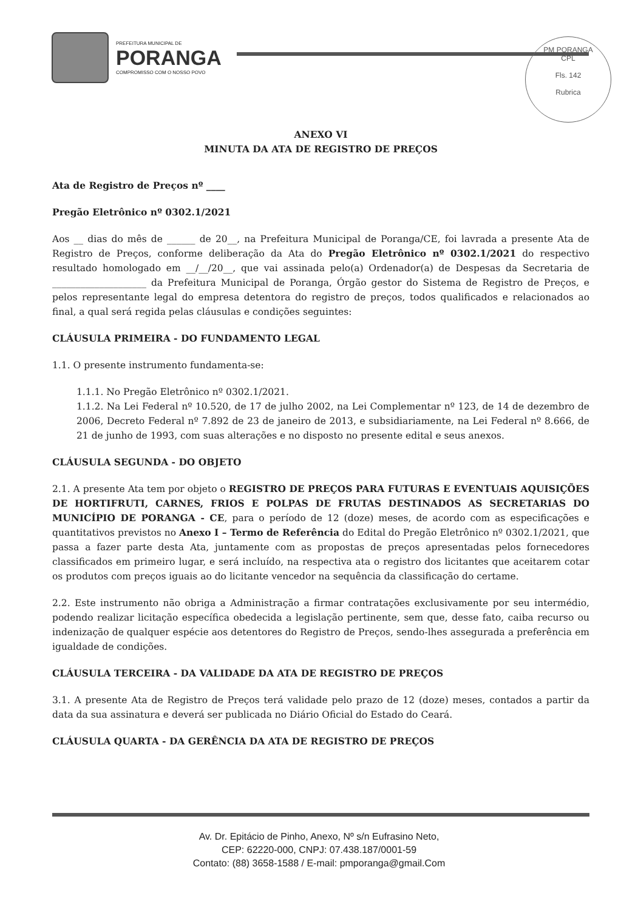PREFEITURA MUNICIPAL DE
PORANGA
COMPROMISSO COM O NOSSO POVO
PM PORANGA
CPL
Fls. 142
Rubrica
ANEXO VI
MINUTA DA ATA DE REGISTRO DE PREÇOS
Ata de Registro de Preços nº ____
Pregão Eletrônico nº 0302.1/2021
Aos __ dias do mês de ______ de 20__, na Prefeitura Municipal de Poranga/CE, foi lavrada a presente Ata de Registro de Preços, conforme deliberação da Ata do Pregão Eletrônico nº 0302.1/2021 do respectivo resultado homologado em __/__/20__, que vai assinada pelo(a) Ordenador(a) de Despesas da Secretaria de ____________________ da Prefeitura Municipal de Poranga, Órgão gestor do Sistema de Registro de Preços, e pelos representante legal do empresa detentora do registro de preços, todos qualificados e relacionados ao final, a qual será regida pelas cláusulas e condições seguintes:
CLÁUSULA PRIMEIRA - DO FUNDAMENTO LEGAL
1.1. O presente instrumento fundamenta-se:
1.1.1. No Pregão Eletrônico nº 0302.1/2021.
1.1.2. Na Lei Federal nº 10.520, de 17 de julho 2002, na Lei Complementar nº 123, de 14 de dezembro de 2006, Decreto Federal nº 7.892 de 23 de janeiro de 2013, e subsidiariamente, na Lei Federal nº 8.666, de 21 de junho de 1993, com suas alterações e no disposto no presente edital e seus anexos.
CLÁUSULA SEGUNDA - DO OBJETO
2.1. A presente Ata tem por objeto o REGISTRO DE PREÇOS PARA FUTURAS E EVENTUAIS AQUISIÇÕES DE HORTIFRUTI, CARNES, FRIOS E POLPAS DE FRUTAS DESTINADOS AS SECRETARIAS DO MUNICÍPIO DE PORANGA - CE, para o período de 12 (doze) meses, de acordo com as especificações e quantitativos previstos no Anexo I – Termo de Referência do Edital do Pregão Eletrônico nº 0302.1/2021, que passa a fazer parte desta Ata, juntamente com as propostas de preços apresentadas pelos fornecedores classificados em primeiro lugar, e será incluído, na respectiva ata o registro dos licitantes que aceitarem cotar os produtos com preços iguais ao do licitante vencedor na sequência da classificação do certame.
2.2. Este instrumento não obriga a Administração a firmar contratações exclusivamente por seu intermédio, podendo realizar licitação específica obedecida a legislação pertinente, sem que, desse fato, caiba recurso ou indenização de qualquer espécie aos detentores do Registro de Preços, sendo-lhes assegurada a preferência em igualdade de condições.
CLÁUSULA TERCEIRA - DA VALIDADE DA ATA DE REGISTRO DE PREÇOS
3.1. A presente Ata de Registro de Preços terá validade pelo prazo de 12 (doze) meses, contados a partir da data da sua assinatura e deverá ser publicada no Diário Oficial do Estado do Ceará.
CLÁUSULA QUARTA - DA GERÊNCIA DA ATA DE REGISTRO DE PREÇOS
Av. Dr. Epitácio de Pinho, Anexo, Nº s/n Eufrasino Neto,
CEP: 62220-000, CNPJ: 07.438.187/0001-59
Contato: (88) 3658-1588 / E-mail: pmporanga@gmail.Com